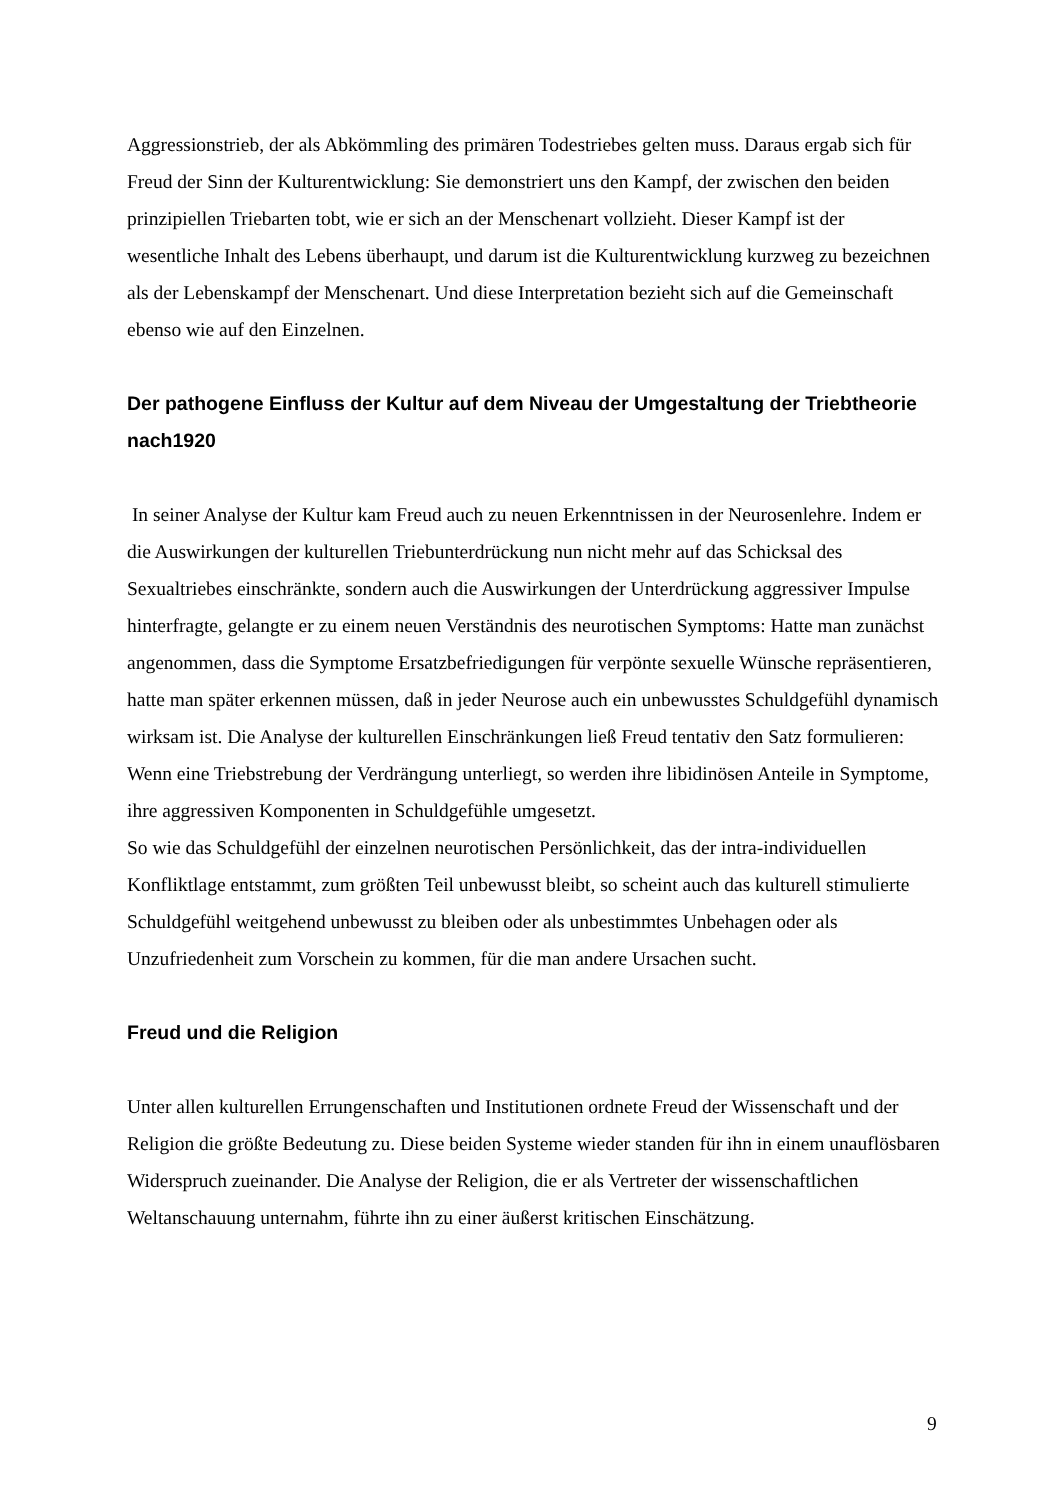Aggressionstrieb, der als Abkömmling des primären Todestriebes gelten muss. Daraus ergab sich für Freud der Sinn der Kulturentwicklung: Sie demonstriert uns den Kampf, der zwischen den beiden prinzipiellen Triebarten tobt, wie er sich an der Menschenart vollzieht. Dieser Kampf ist der wesentliche Inhalt des Lebens überhaupt, und darum ist die Kulturentwicklung kurzweg zu bezeichnen als der Lebenskampf der Menschenart. Und diese Interpretation bezieht sich auf die Gemeinschaft ebenso wie auf den Einzelnen.
Der pathogene Einfluss der Kultur auf dem Niveau der Umgestaltung der Triebtheorie nach1920
In seiner Analyse der Kultur kam Freud auch zu neuen Erkenntnissen in der Neurosenlehre. Indem er die Auswirkungen der kulturellen Triebunterdrückung nun nicht mehr auf das Schicksal des Sexualtriebes einschränkte, sondern auch die Auswirkungen der Unterdrückung aggressiver Impulse hinterfragte, gelangte er zu einem neuen Verständnis des neurotischen Symptoms: Hatte man zunächst angenommen, dass die Symptome Ersatzbefriedigungen für verpönte sexuelle Wünsche repräsentieren, hatte man später erkennen müssen, daß in jeder Neurose auch ein unbewusstes Schuldgefühl dynamisch wirksam ist. Die Analyse der kulturellen Einschränkungen ließ Freud tentativ den Satz formulieren: Wenn eine Triebstrebung der Verdrängung unterliegt, so werden ihre libidinösen Anteile in Symptome, ihre aggressiven Komponenten in Schuldgefühle umgesetzt.
So wie das Schuldgefühl der einzelnen neurotischen Persönlichkeit, das der intra-individuellen Konfliktlage entstammt, zum größten Teil unbewusst bleibt, so scheint auch das kulturell stimulierte Schuldgefühl weitgehend unbewusst zu bleiben oder als unbestimmtes Unbehagen oder als Unzufriedenheit zum Vorschein zu kommen, für die man andere Ursachen sucht.
Freud und die Religion
Unter allen kulturellen Errungenschaften und Institutionen ordnete Freud der Wissenschaft und der Religion die größte Bedeutung zu. Diese beiden Systeme wieder standen für ihn in einem unauflösbaren Widerspruch zueinander. Die Analyse der Religion, die er als Vertreter der wissenschaftlichen Weltanschauung unternahm, führte ihn zu einer äußerst kritischen Einschätzung.
9